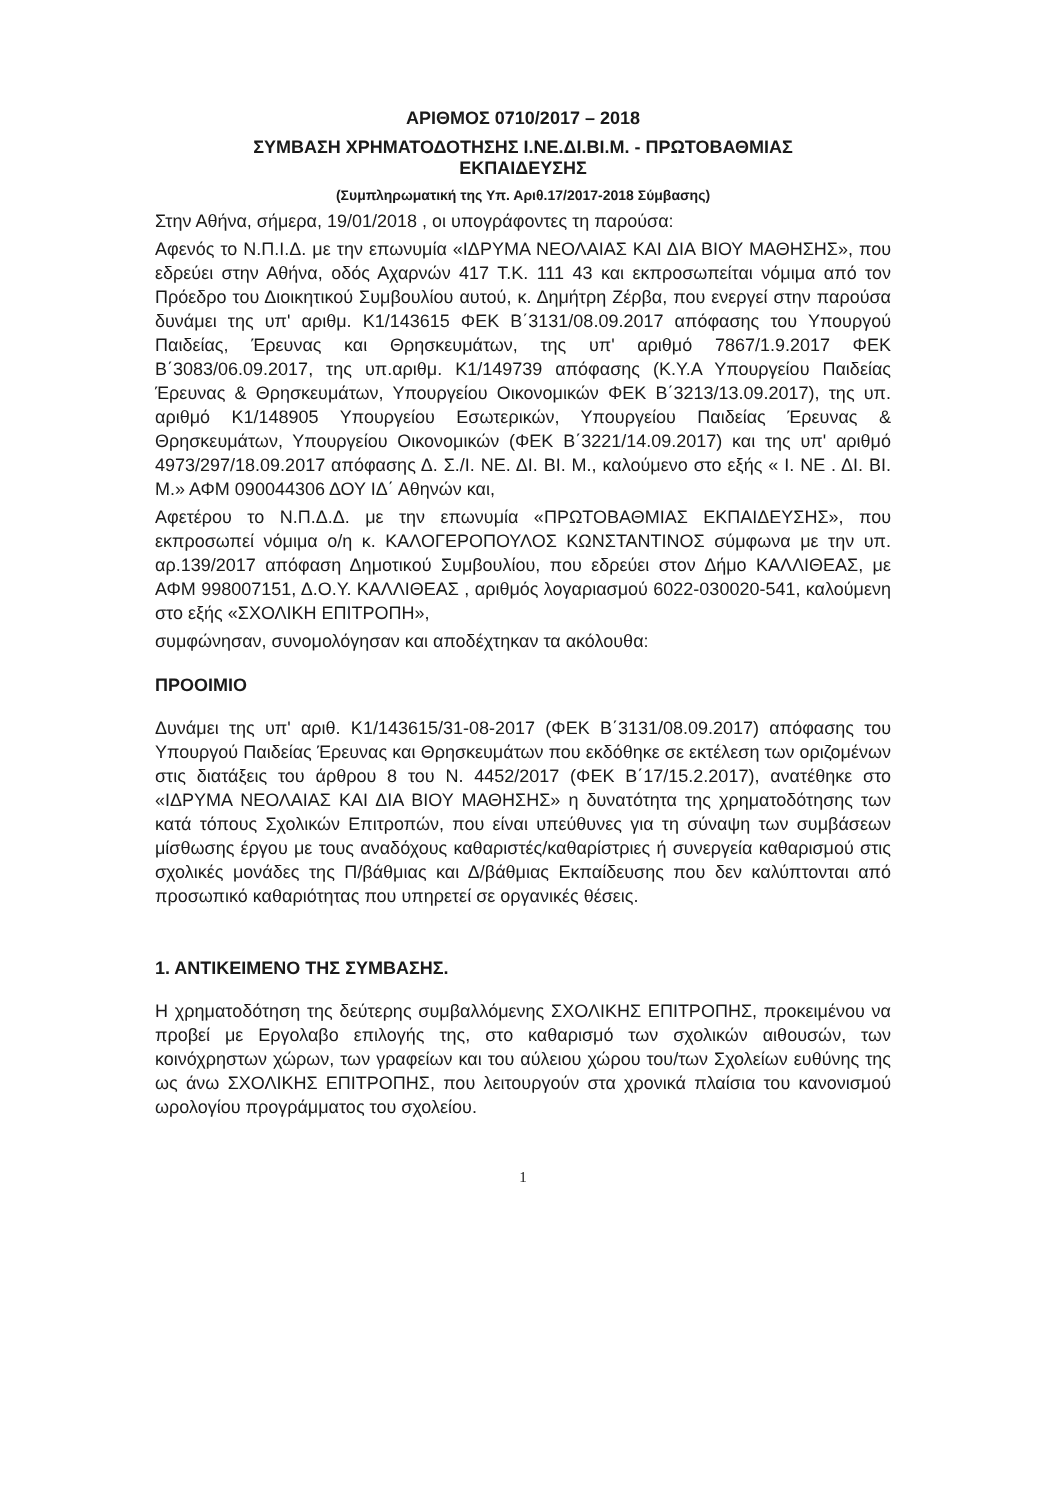ΑΡΙΘΜΟΣ 0710/2017 – 2018
ΣΥΜΒΑΣΗ ΧΡΗΜΑΤΟΔΟΤΗΣΗΣ Ι.ΝΕ.ΔΙ.ΒΙ.Μ. - ΠΡΩΤΟΒΑΘΜΙΑΣ
ΕΚΠΑΙΔΕΥΣΗΣ
(Συμπληρωματική της Υπ. Αριθ.17/2017-2018 Σύμβασης)
Στην Αθήνα, σήμερα, 19/01/2018 , οι υπογράφοντες τη παρούσα:
Αφενός το Ν.Π.Ι.Δ. με την επωνυμία «ΙΔΡΥΜΑ ΝΕΟΛΑΙΑΣ ΚΑΙ ΔΙΑ ΒΙΟΥ ΜΑΘΗΣΗΣ», που εδρεύει στην Αθήνα, οδός Αχαρνών 417 Τ.Κ. 111 43 και εκπροσωπείται νόμιμα από τον Πρόεδρο του Διοικητικού Συμβουλίου αυτού, κ. Δημήτρη Ζέρβα, που ενεργεί στην παρούσα δυνάμει της υπ' αριθμ. Κ1/143615 ΦΕΚ Β΄3131/08.09.2017 απόφασης του Υπουργού Παιδείας, Έρευνας και Θρησκευμάτων, της υπ' αριθμό 7867/1.9.2017 ΦΕΚ Β΄3083/06.09.2017, της υπ.αριθμ. Κ1/149739 απόφασης (Κ.Υ.Α Υπουργείου Παιδείας Έρευνας & Θρησκευμάτων, Υπουργείου Οικονομικών ΦΕΚ Β΄3213/13.09.2017), της υπ. αριθμό Κ1/148905 Υπουργείου Εσωτερικών, Υπουργείου Παιδείας Έρευνας & Θρησκευμάτων, Υπουργείου Οικονομικών (ΦΕΚ Β΄3221/14.09.2017) και της υπ' αριθμό 4973/297/18.09.2017 απόφασης Δ. Σ./Ι. ΝΕ. ΔΙ. ΒΙ. Μ., καλούμενο στο εξής « Ι. ΝΕ . ΔΙ. ΒΙ. Μ.» ΑΦΜ 090044306 ΔΟΥ ΙΔ΄ Αθηνών και,
Αφετέρου το Ν.Π.Δ.Δ. με την επωνυμία «ΠΡΩΤΟΒΑΘΜΙΑΣ ΕΚΠΑΙΔΕΥΣΗΣ», που εκπροσωπεί νόμιμα ο/η κ. ΚΑΛΟΓΕΡΟΠΟΥΛΟΣ ΚΩΝΣΤΑΝΤΙΝΟΣ σύμφωνα με την υπ. αρ.139/2017 απόφαση Δημοτικού Συμβουλίου, που εδρεύει στον Δήμο ΚΑΛΛΙΘΕΑΣ, με ΑΦΜ 998007151, Δ.Ο.Υ. ΚΑΛΛΙΘΕΑΣ , αριθμός λογαριασμού 6022-030020-541, καλούμενη στο εξής «ΣΧΟΛΙΚΗ ΕΠΙΤΡΟΠΗ»,
συμφώνησαν, συνομολόγησαν και αποδέχτηκαν τα ακόλουθα:
ΠΡΟΟΙΜΙΟ
Δυνάμει της υπ' αριθ. Κ1/143615/31-08-2017 (ΦΕΚ Β΄3131/08.09.2017) απόφασης του Υπουργού Παιδείας Έρευνας και Θρησκευμάτων που εκδόθηκε σε εκτέλεση των οριζομένων στις διατάξεις του άρθρου 8 του Ν. 4452/2017 (ΦΕΚ Β΄17/15.2.2017), ανατέθηκε στο «ΙΔΡΥΜΑ ΝΕΟΛΑΙΑΣ ΚΑΙ ΔΙΑ ΒΙΟΥ ΜΑΘΗΣΗΣ» η δυνατότητα της χρηματοδότησης των κατά τόπους Σχολικών Επιτροπών, που είναι υπεύθυνες για τη σύναψη των συμβάσεων μίσθωσης έργου με τους αναδόχους καθαριστές/καθαρίστριες ή συνεργεία καθαρισμού στις σχολικές μονάδες της Π/βάθμιας και Δ/βάθμιας Εκπαίδευσης που δεν καλύπτονται από προσωπικό καθαριότητας που υπηρετεί σε οργανικές θέσεις.
1. ΑΝΤΙΚΕΙΜΕΝΟ ΤΗΣ ΣΥΜΒΑΣΗΣ.
Η χρηματοδότηση της δεύτερης συμβαλλόμενης ΣΧΟΛΙΚΗΣ ΕΠΙΤΡΟΠΗΣ, προκειμένου να προβεί με Εργολαβο επιλογής της, στο καθαρισμό των σχολικών αιθουσών, των κοινόχρηστων χώρων, των γραφείων και του αύλειου χώρου του/των Σχολείων ευθύνης της ως άνω ΣΧΟΛΙΚΗΣ ΕΠΙΤΡΟΠΗΣ, που λειτουργούν στα χρονικά πλαίσια του κανονισμού ωρολογίου προγράμματος του σχολείου.
1